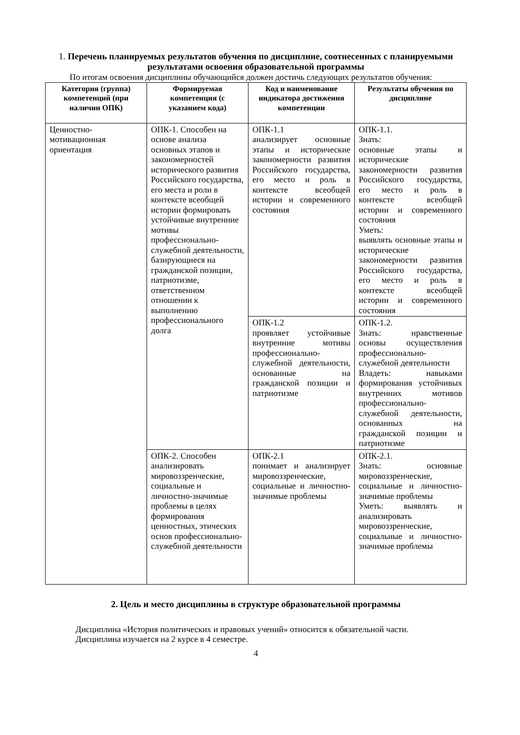1. Перечень планируемых результатов обучения по дисциплине, соотнесенных с планируемыми результатами освоения образовательной программы
По итогам освоения дисциплины обучающийся должен достичь следующих результатов обучения:
| Категория (группа) компетенций (при наличии ОПК) | Формируемая компетенция (с указанием кода) | Код и наименование индикатора достижения компетенции | Результаты обучения по дисциплине |
| --- | --- | --- | --- |
| Ценностно-мотивационная ориентация | ОПК-1. Способен на основе анализа основных этапов и закономерностей исторического развития Российского государства, его места и роли в контексте всеобщей истории формировать устойчивые внутренние мотивы профессионально-служебной деятельности, базирующиеся на гражданской позиции, патриотизме, ответственном отношении к выполнению профессионального долга | ОПК-1.1 анализирует основные этапы и исторические закономерности развития Российского государства, его место и роль в контексте всеобщей истории и современного состояния | ОПК-1.1. Знать: основные этапы и исторические закономерности развития Российского государства, его место и роль в контексте всеобщей истории и современного состояния Уметь: выявлять основные этапы и исторические закономерности развития Российского государства, его место и роль в контексте всеобщей истории и современного состояния |
| | | ОПК-1.2 проявляет устойчивые внутренние мотивы профессионально-служебной деятельности, основанные на гражданской позиции и патриотизме | ОПК-1.2. Знать: нравственные основы осуществления профессионально-служебной деятельности Владеть: навыками формирования устойчивых внутренних мотивов профессионально-служебной деятельности, основанных на гражданской позиции и патриотизме |
| | ОПК-2. Способен анализировать мировоззренческие, социальные и личностно-значимые проблемы в целях формирования ценностных, этических основ профессионально-служебной деятельности | ОПК-2.1 понимает и анализирует мировоззренческие, социальные и личностно-значимые проблемы | ОПК-2.1. Знать: основные мировоззренческие, социальные и личностно-значимые проблемы Уметь: выявлять и анализировать мировоззренческие, социальные и личностно-значимые проблемы |
2. Цель и место дисциплины в структуре образовательной программы
Дисциплина «История политических и правовых учений» относится к обязательной части.
Дисциплина изучается на 2 курсе в 4 семестре.
4